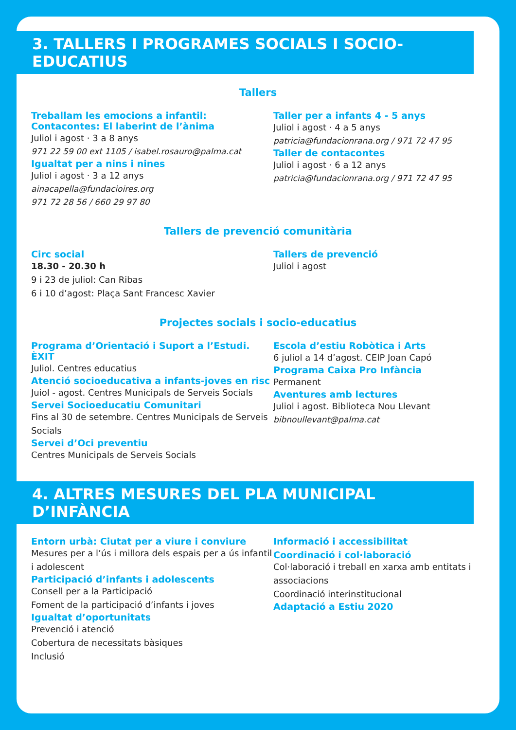3. TALLERS I PROGRAMES SOCIALS I SOCIO-EDUCATIUS
Tallers
Treballam les emocions a infantil:
Contacontes: El laberint de l’ànima
Juliol i agost · 3 a 8 anys
971 22 59 00 ext 1105 / isabel.rosauro@palma.cat
Igualtat per a nins i nines
Juliol i agost · 3 a 12 anys
ainacapella@fundacioires.org
971 72 28 56 / 660 29 97 80
Taller per a infants 4 - 5 anys
Juliol i agost · 4 a 5 anys
patricia@fundacionrana.org / 971 72 47 95
Taller de contacontes
Juliol i agost · 6 a 12 anys
patricia@fundacionrana.org / 971 72 47 95
Tallers de prevenció comunitària
Circ social
18.30 - 20.30 h
9 i 23 de juliol: Can Ribas
6 i 10 d’agost: Plaça Sant Francesc Xavier
Tallers de prevenció
Juliol i agost
Projectes socials i socio-educatius
Programa d’Orientació i Suport a l’Estudi. ÈXIT
Juliol. Centres educatius
Atenció socioeducativa a infants-joves en risc
Juiol - agost. Centres Municipals de Serveis Socials
Servei Socioeducatiu Comunitari
Fins al 30 de setembre. Centres Municipals de Serveis Socials
Servei d’Oci preventiu
Centres Municipals de Serveis Socials
Escola d’estiu Robòtica i Arts
6 juliol a 14 d’agost. CEIP Joan Capó
Programa Caixa Pro Infància
Permanent
Aventures amb lectures
Juliol i agost. Biblioteca Nou Llevant
bibnoullevant@palma.cat
4. ALTRES MESURES DEL PLA MUNICIPAL D’INFÀNCIA
Entorn urbà: Ciutat per a viure i conviure
Mesures per a l’ús i millora dels espais per a ús infantil i adolescent
Participació d’infants i adolescents
Consell per a la Participació
Foment de la participació d’infants i joves
Igualtat d’oportunitats
Prevenció i atenció
Cobertura de necessitats bàsiques
Inclusió
Informació i accessibilitat
Coordinació i col·laboració
Col·laboració i treball en xarxa amb entitats i associacions
Coordinació interinstitucional
Adaptació a Estiu 2020